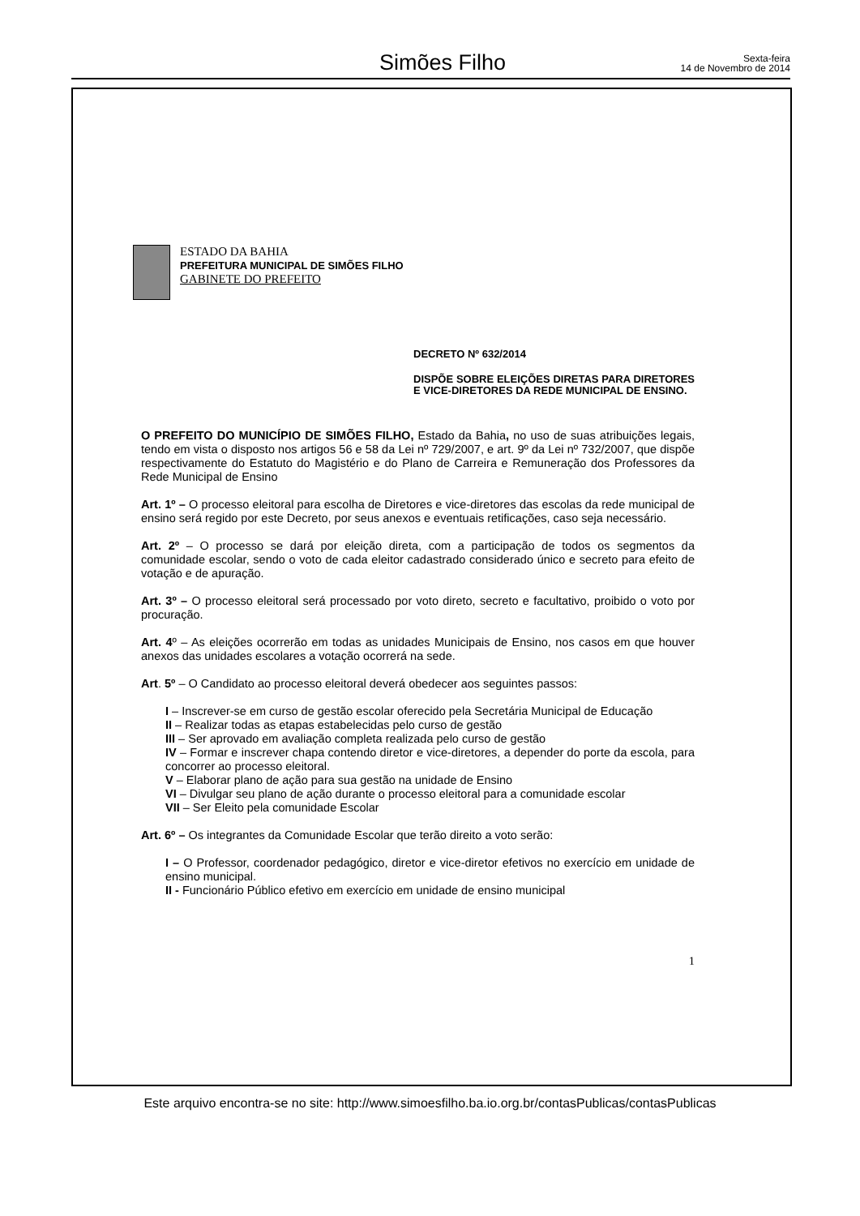Simões Filho
Sexta-feira
14 de Novembro de 2014
ESTADO DA BAHIA
PREFEITURA MUNICIPAL DE SIMÕES FILHO
GABINETE DO PREFEITO
DECRETO Nº 632/2014
DISPÕE SOBRE ELEIÇÕES DIRETAS PARA DIRETORES E VICE-DIRETORES DA REDE MUNICIPAL DE ENSINO.
O PREFEITO DO MUNICÍPIO DE SIMÕES FILHO, Estado da Bahia, no uso de suas atribuições legais, tendo em vista o disposto nos artigos 56 e 58 da Lei nº 729/2007, e art. 9º da Lei nº 732/2007, que dispõe respectivamente do Estatuto do Magistério e do Plano de Carreira e Remuneração dos Professores da Rede Municipal de Ensino
Art. 1º – O processo eleitoral para escolha de Diretores e vice-diretores das escolas da rede municipal de ensino será regido por este Decreto, por seus anexos e eventuais retificações, caso seja necessário.
Art. 2º – O processo se dará por eleição direta, com a participação de todos os segmentos da comunidade escolar, sendo o voto de cada eleitor cadastrado considerado único e secreto para efeito de votação e de apuração.
Art. 3º – O processo eleitoral será processado por voto direto, secreto e facultativo, proibido o voto por procuração.
Art. 4º – As eleições ocorrerão em todas as unidades Municipais de Ensino, nos casos em que houver anexos das unidades escolares a votação ocorrerá na sede.
Art. 5º – O Candidato ao processo eleitoral deverá obedecer aos seguintes passos:
I – Inscrever-se em curso de gestão escolar oferecido pela Secretária Municipal de Educação
II – Realizar todas as etapas estabelecidas pelo curso de gestão
III – Ser aprovado em avaliação completa realizada pelo curso de gestão
IV – Formar e inscrever chapa contendo diretor e vice-diretores, a depender do porte da escola, para concorrer ao processo eleitoral.
V – Elaborar plano de ação para sua gestão na unidade de Ensino
VI – Divulgar seu plano de ação durante o processo eleitoral para a comunidade escolar
VII – Ser Eleito pela comunidade Escolar
Art. 6º – Os integrantes da Comunidade Escolar que terão direito a voto serão:
I – O Professor, coordenador pedagógico, diretor e vice-diretor efetivos no exercício em unidade de ensino municipal.
II - Funcionário Público efetivo em exercício em unidade de ensino municipal
1
Este arquivo encontra-se no site: http://www.simoesfilho.ba.io.org.br/contasPublicas/contasPublicas